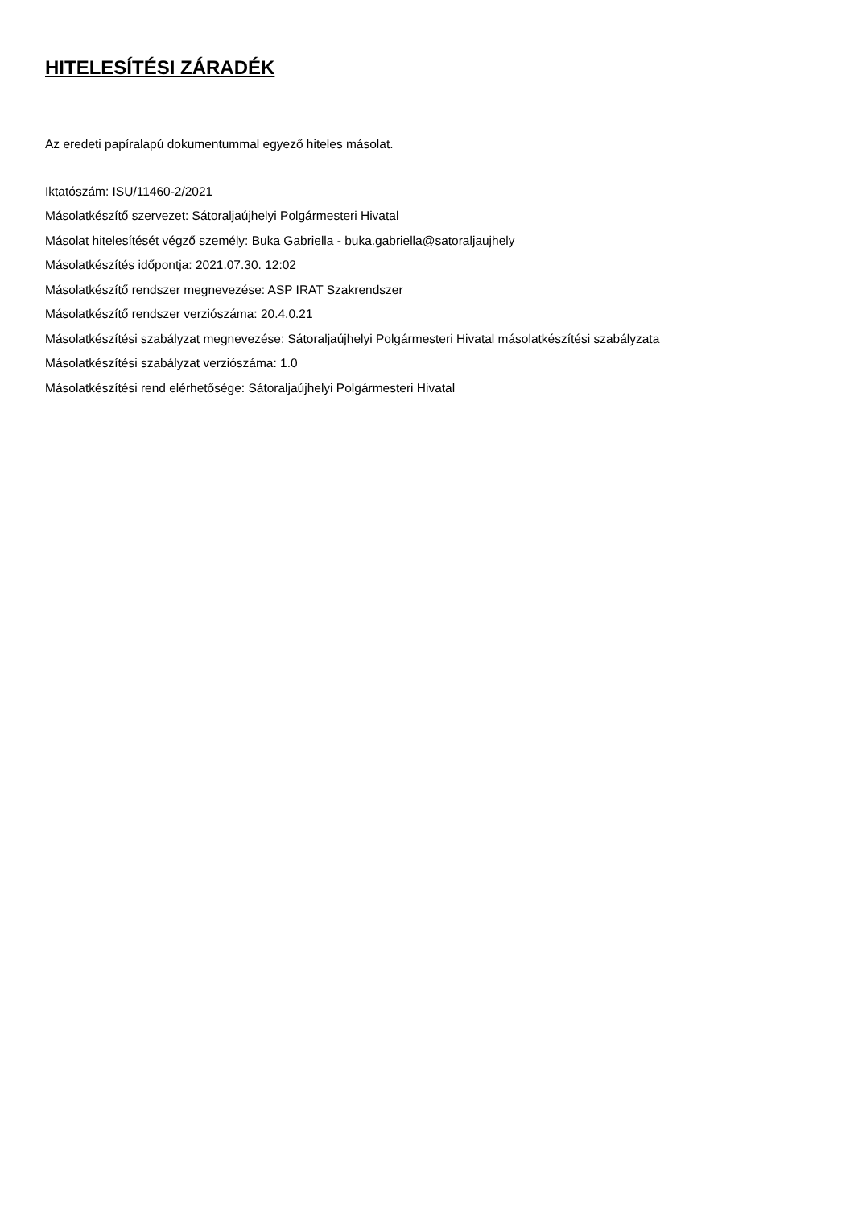HITELESÍTÉSI ZÁRADÉK
Az eredeti papíralapú dokumentummal egyező hiteles másolat.
Iktatószám: ISU/11460-2/2021
Másolatkészítő szervezet: Sátoraljaújhelyi Polgármesteri Hivatal
Másolat hitelesítését végző személy: Buka Gabriella - buka.gabriella@satoraljaujhely
Másolatkészítés időpontja: 2021.07.30. 12:02
Másolatkészítő rendszer megnevezése: ASP IRAT Szakrendszer
Másolatkészítő rendszer verziószáma: 20.4.0.21
Másolatkészítési szabályzat megnevezése: Sátoraljaújhelyi Polgármesteri Hivatal másolatkészítési szabályzata
Másolatkészítési szabályzat verziószáma: 1.0
Másolatkészítési rend elérhetősége: Sátoraljaújhelyi Polgármesteri Hivatal